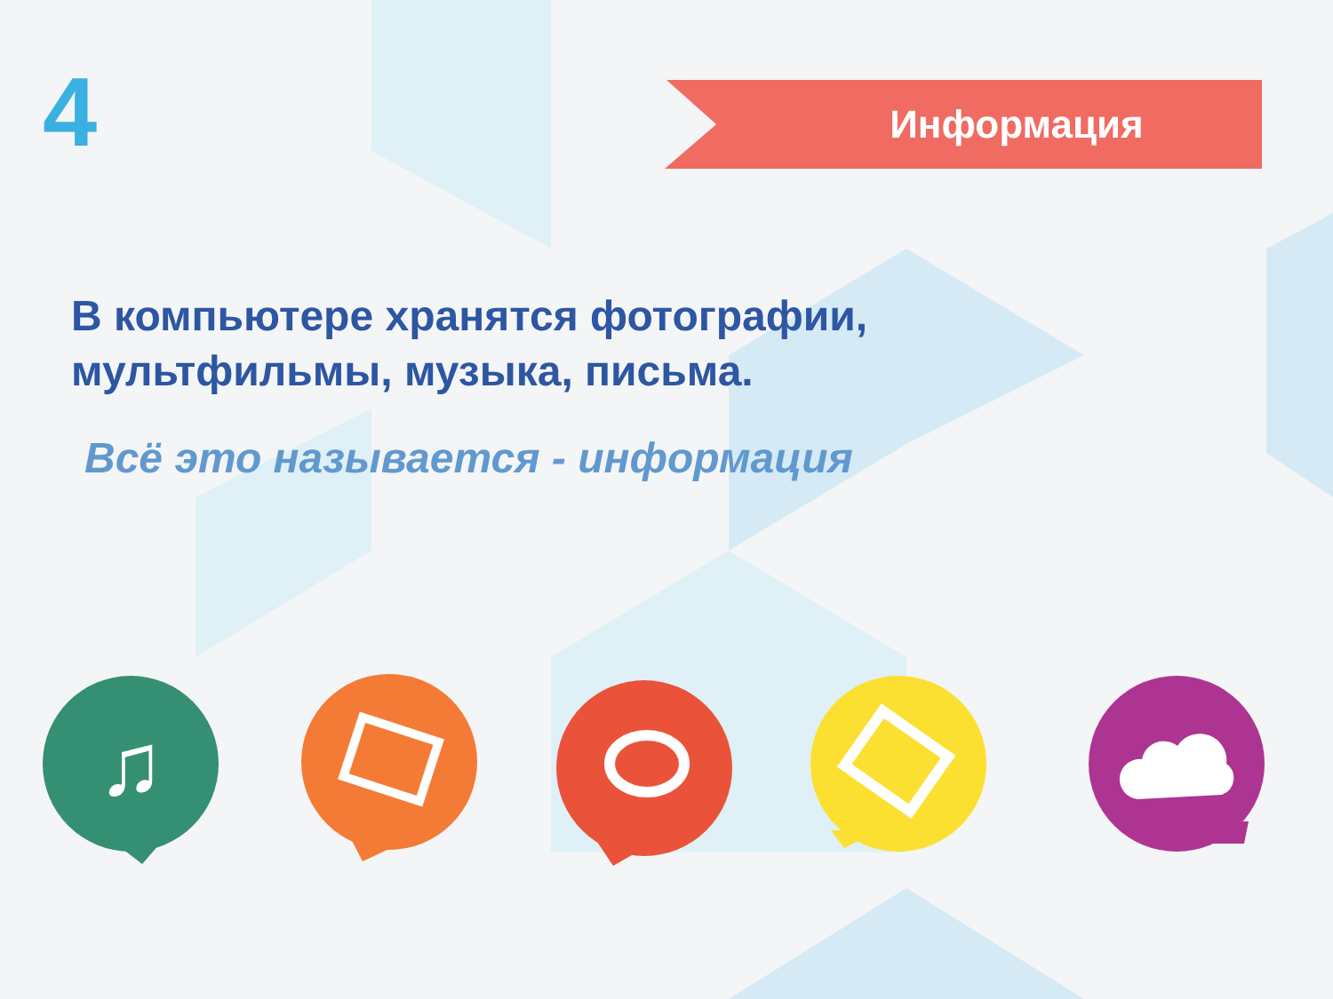4 Информация
В компьютере хранятся фотографии,
мультфильмы, музыка, письма.
Всё это называется - информация
♫